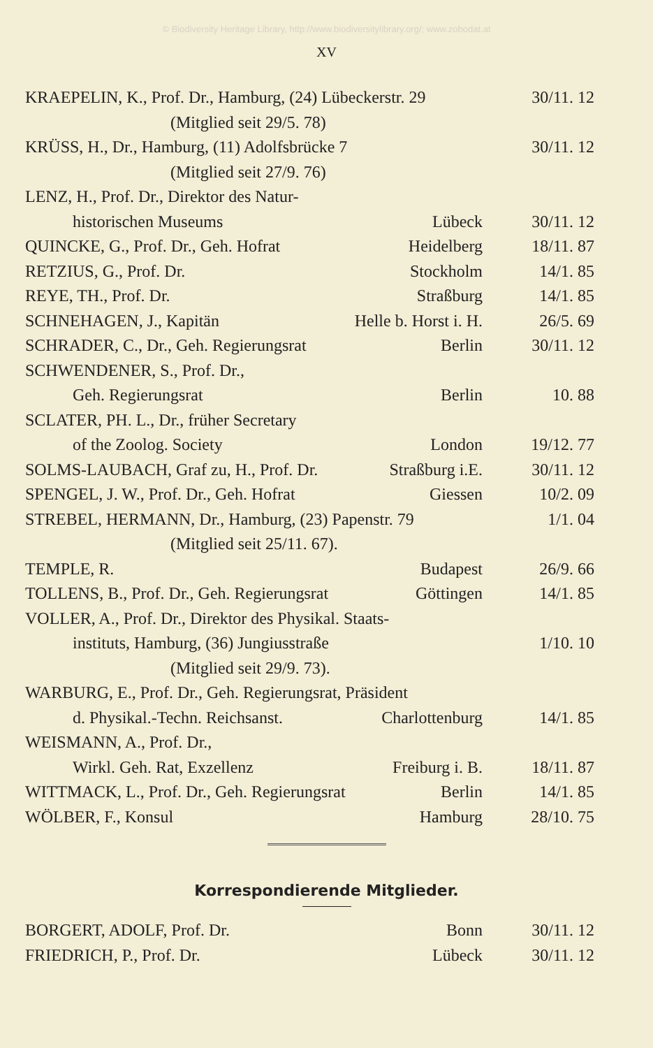© Biodiversity Heritage Library, http://www.biodiversitylibrary.org/; www.zobodat.at
XV
| KRAEPELIN, K., Prof. Dr., Hamburg, (24) Lübeckerstr. 29 | | 30/11. 12 |
| (Mitglied seit 29/5. 78) | | |
| KRÜSS, H., Dr., Hamburg, (11) Adolfsbrücke 7 | | 30/11. 12 |
| (Mitglied seit 27/9. 76) | | |
| LENZ, H., Prof. Dr., Direktor des Natur- | | |
| historischen Museums | Lübeck | 30/11. 12 |
| QUINCKE, G., Prof. Dr., Geh. Hofrat | Heidelberg | 18/11. 87 |
| RETZIUS, G., Prof. Dr. | Stockholm | 14/1. 85 |
| REYE, TH., Prof. Dr. | Straßburg | 14/1. 85 |
| SCHNEHAGEN, J., Kapitän | Helle b. Horst i. H. | 26/5. 69 |
| SCHRADER, C., Dr., Geh. Regierungsrat | Berlin | 30/11. 12 |
| SCHWENDENER, S., Prof. Dr., | | |
| Geh. Regierungsrat | Berlin | 10. 88 |
| SCLATER, PH. L., Dr., früher Secretary | | |
| of the Zoolog. Society | London | 19/12. 77 |
| SOLMS-LAUBACH, Graf zu, H., Prof. Dr. | Straßburg i.E. | 30/11. 12 |
| SPENGEL, J. W., Prof. Dr., Geh. Hofrat | Giessen | 10/2. 09 |
| STREBEL, HERMANN, Dr., Hamburg, (23) Papenstr. 79 | | 1/1. 04 |
| (Mitglied seit 25/11. 67). | | |
| TEMPLE, R. | Budapest | 26/9. 66 |
| TOLLENS, B., Prof. Dr., Geh. Regierungsrat | Göttingen | 14/1. 85 |
| VOLLER, A., Prof. Dr., Direktor des Physikal. Staats- | | |
| instituts, Hamburg, (36) Jungiusstraße | | 1/10. 10 |
| (Mitglied seit 29/9. 73). | | |
| WARBURG, E., Prof. Dr., Geh. Regierungsrat, Präsident | | |
| d. Physikal.-Techn. Reichsanst. | Charlottenburg | 14/1. 85 |
| WEISMANN, A., Prof. Dr., | | |
| Wirkl. Geh. Rat, Exzellenz | Freiburg i. B. | 18/11. 87 |
| WITTMACK, L., Prof. Dr., Geh. Regierungsrat | Berlin | 14/1. 85 |
| WÖLBER, F., Konsul | Hamburg | 28/10. 75 |
Korrespondierende Mitglieder.
| BORGERT, ADOLF, Prof. Dr. | Bonn | 30/11. 12 |
| FRIEDRICH, P., Prof. Dr. | Lübeck | 30/11. 12 |